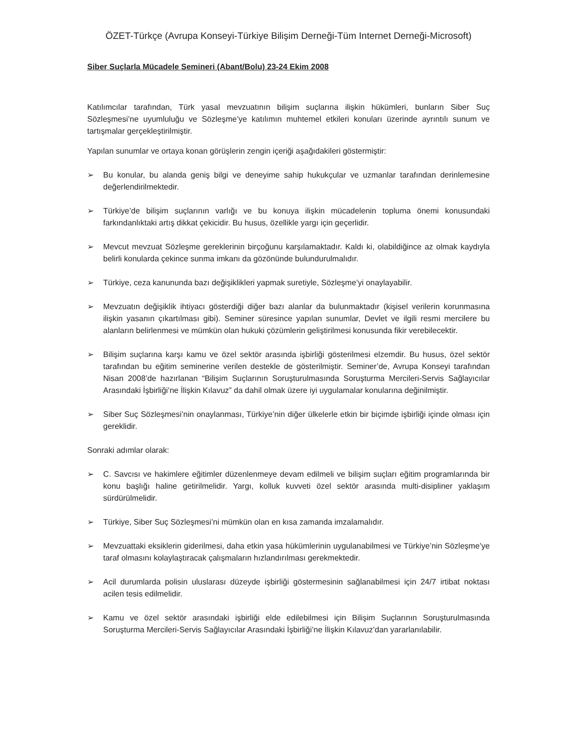ÖZET-Türkçe (Avrupa Konseyi-Türkiye Bilişim Derneği-Tüm Internet Derneği-Microsoft)
Siber Suçlarla Mücadele Semineri (Abant/Bolu) 23-24 Ekim 2008
Katılımcılar tarafından, Türk yasal mevzuatının bilişim suçlarına ilişkin hükümleri, bunların Siber Suç Sözleşmesi’ne uyumluluğu ve Sözleşme’ye katılımın muhtemel etkileri konuları üzerinde ayrıntılı sunum ve tartışmalar gerçekleştirilmiştir.
Yapılan sunumlar ve ortaya konan görüşlerin zengin içeriği aşağıdakileri göstermiştir:
➢ Bu konular, bu alanda geniş bilgi ve deneyime sahip hukukçular ve uzmanlar tarafından derinlemesine değerlendirilmektedir.
➢ Türkiye’de bilişim suçlarının varlığı ve bu konuya ilişkin mücadelenin topluma önemi konusundaki farkındanlıktaki artış dikkat çekicidir. Bu husus, özellikle yargı için geçerlidir.
➢ Mevcut mevzuat Sözleşme gereklerinin birçoğunu karşılamaktadır. Kaldı ki, olabildiğince az olmak kaydıyla belirli konularda çekince sunma imkanı da gözönünde bulundurulmalıdır.
➢ Türkiye, ceza kanununda bazı değişiklikleri yapmak suretiyle, Sözleşme’yi onaylayabilir.
➢ Mevzuatın değişiklik ihtiyacı gösterdiği diğer bazı alanlar da bulunmaktadır (kişisel verilerin korunmasına ilişkin yasanın çıkartılması gibi). Seminer süresince yapılan sunumlar, Devlet ve ilgili resmi mercilere bu alanların belirlenmesi ve mümkün olan hukuki çözümlerin geliştirilmesi konusunda fikir verebilecektir.
➢ Bilişim suçlarına karşı kamu ve özel sektör arasında işbirliği gösterilmesi elzemdir. Bu husus, özel sektör tarafından bu eğitim seminerine verilen destekle de gösterilmiştir. Seminer’de, Avrupa Konseyi tarafından Nisan 2008’de hazırlanan “Bilişim Suçlarının Soruşturulmasında Soruşturma Mercileri-Servis Sağlayıcılar Arasındaki İşbirliği’ne İlişkin Kılavuz” da dahil olmak üzere iyi uygulamalar konularına değinilmiştir.
➢ Siber Suç Sözleşmesi’nin onaylanması, Türkiye’nin diğer ülkelerle etkin bir biçimde işbirliği içinde olması için gereklidir.
Sonraki adımlar olarak:
➢ C. Savcısı ve hakimlere eğitimler düzenlenmeye devam edilmeli ve bilişim suçları eğitim programlarında bir konu başlığı haline getirilmelidir. Yargı, kolluk kuvveti özel sektör arasında multi-disipliner yaklaşım sürdürülmelidir.
➢ Türkiye, Siber Suç Sözleşmesi’ni mümkün olan en kısa zamanda imzalamalıdır.
➢ Mevzuattaki eksiklerin giderilmesi, daha etkin yasa hükümlerinin uygulanabilmesi ve Türkiye’nin Sözleşme’ye taraf olmasını kolaylaştıracak çalışmaların hızlandırılması gerekmektedir.
➢ Acil durumlarda polisin uluslarası düzeyde işbirliği göstermesinin sağlanabilmesi için 24/7 irtibat noktası acilen tesis edilmelidir.
➢ Kamu ve özel sektör arasındaki işbirliği elde edilebilmesi için Bilişim Suçlarının Soruşturulmasında Soruşturma Mercileri-Servis Sağlayıcılar Arasındaki İşbirliği’ne İlişkin Kılavuz’dan yararlanılabilir.